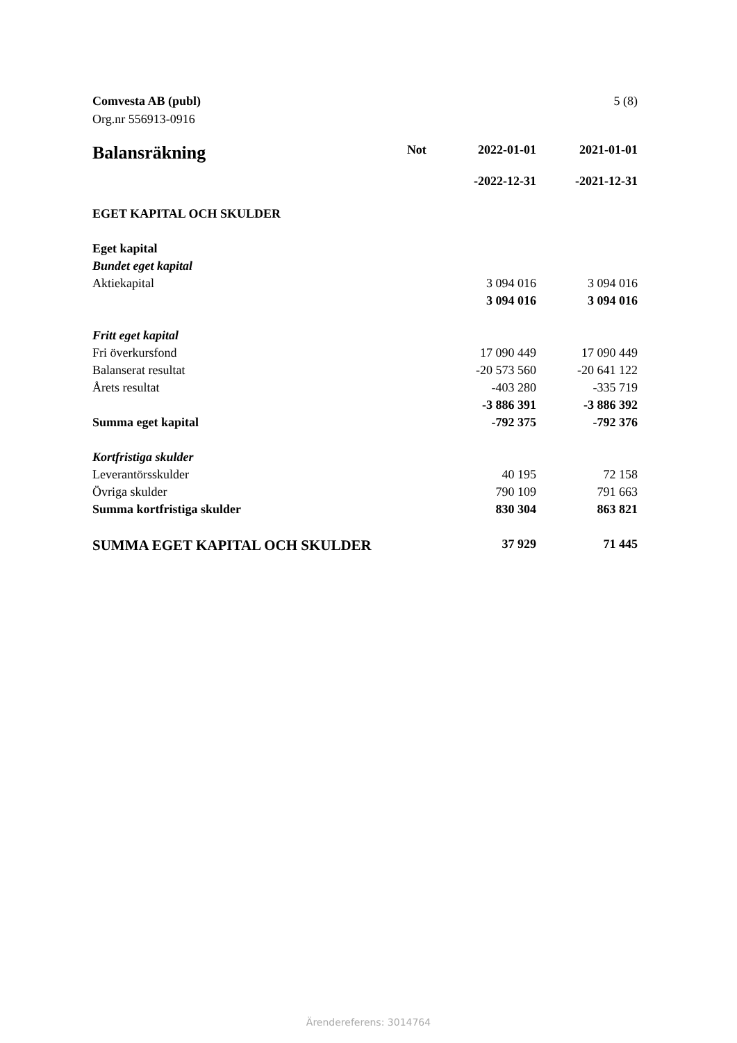5 (8) Comvesta AB (publ)
Org.nr 556913-0916
| Balansräkning | Not | 2022-01-01 | 2021-01-01 |
| --- | --- | --- | --- |
| | | -2022-12-31 | -2021-12-31 |
| EGET KAPITAL OCH SKULDER | | | |
| Eget kapital | | | |
| Bundet eget kapital | | | |
| Aktiekapital | | 3 094 016 | 3 094 016 |
| | | 3 094 016 | 3 094 016 |
| Fritt eget kapital | | | |
| Fri överkursfond | | 17 090 449 | 17 090 449 |
| Balanserat resultat | | -20 573 560 | -20 641 122 |
| Årets resultat | | -403 280 | -335 719 |
| | | -3 886 391 | -3 886 392 |
| Summa eget kapital | | -792 375 | -792 376 |
| Kortfristiga skulder | | | |
| Leverantörsskulder | | 40 195 | 72 158 |
| Övriga skulder | | 790 109 | 791 663 |
| Summa kortfristiga skulder | | 830 304 | 863 821 |
| SUMMA EGET KAPITAL OCH SKULDER | | 37 929 | 71 445 |
Ärendereferens: 3014764